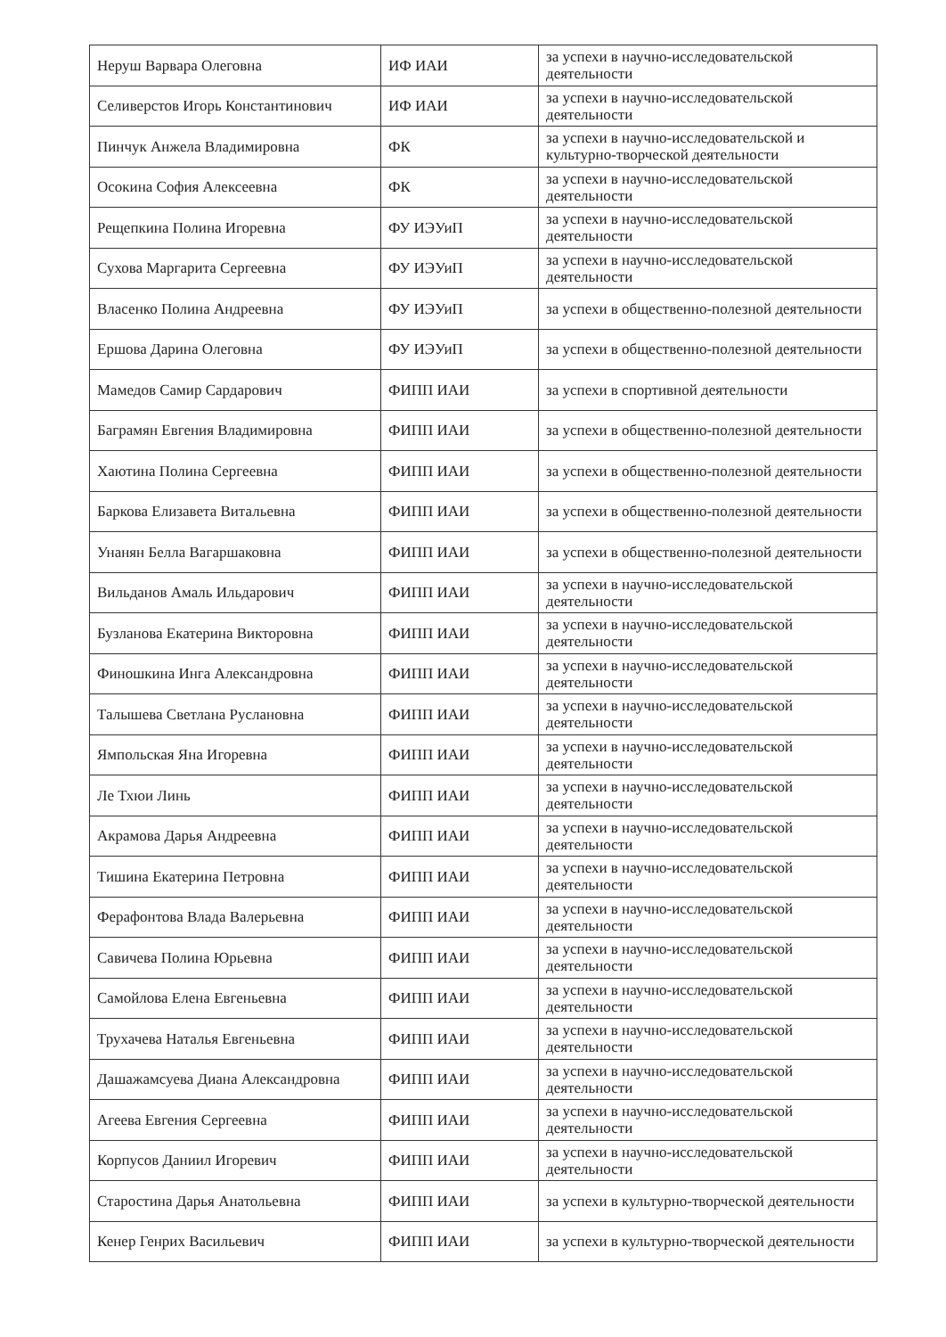| Неруш Варвара Олеговна | ИФ ИАИ | за успехи в научно-исследовательской деятельности |
| Селиверстов Игорь Константинович | ИФ ИАИ | за успехи в научно-исследовательской деятельности |
| Пинчук Анжела Владимировна | ФК | за успехи в научно-исследовательской и культурно-творческой деятельности |
| Осокина София Алексеевна | ФК | за успехи в научно-исследовательской деятельности |
| Рещепкина Полина Игоревна | ФУ ИЭУиП | за успехи в научно-исследовательской деятельности |
| Сухова Маргарита Сергеевна | ФУ ИЭУиП | за успехи в научно-исследовательской деятельности |
| Власенко Полина Андреевна | ФУ ИЭУиП | за успехи в общественно-полезной деятельности |
| Ершова Дарина Олеговна | ФУ ИЭУиП | за успехи в общественно-полезной деятельности |
| Мамедов Самир Сардарович | ФИПП ИАИ | за успехи в спортивной деятельности |
| Баграмян Евгения Владимировна | ФИПП ИАИ | за успехи в общественно-полезной деятельности |
| Хаютина Полина Сергеевна | ФИПП ИАИ | за успехи в общественно-полезной деятельности |
| Баркова Елизавета Витальевна | ФИПП ИАИ | за успехи в общественно-полезной деятельности |
| Унанян Белла Вагаршаковна | ФИПП ИАИ | за успехи в общественно-полезной деятельности |
| Вильданов Амаль Ильдарович | ФИПП ИАИ | за успехи в научно-исследовательской деятельности |
| Бузланова Екатерина Викторовна | ФИПП ИАИ | за успехи в научно-исследовательской деятельности |
| Финошкина Инга Александровна | ФИПП ИАИ | за успехи в научно-исследовательской деятельности |
| Талышева Светлана Руслановна | ФИПП ИАИ | за успехи в научно-исследовательской деятельности |
| Ямпольская Яна Игоревна | ФИПП ИАИ | за успехи в научно-исследовательской деятельности |
| Ле Тхюи Линь | ФИПП ИАИ | за успехи в научно-исследовательской деятельности |
| Акрамова Дарья Андреевна | ФИПП ИАИ | за успехи в научно-исследовательской деятельности |
| Тишина Екатерина Петровна | ФИПП ИАИ | за успехи в научно-исследовательской деятельности |
| Ферафонтова Влада Валерьевна | ФИПП ИАИ | за успехи в научно-исследовательской деятельности |
| Савичева Полина Юрьевна | ФИПП ИАИ | за успехи в научно-исследовательской деятельности |
| Самойлова Елена Евгеньевна | ФИПП ИАИ | за успехи в научно-исследовательской деятельности |
| Трухачева Наталья Евгеньевна | ФИПП ИАИ | за успехи в научно-исследовательской деятельности |
| Дашажамсуева Диана Александровна | ФИПП ИАИ | за успехи в научно-исследовательской деятельности |
| Агеева Евгения Сергеевна | ФИПП ИАИ | за успехи в научно-исследовательской деятельности |
| Корпусов Даниил Игоревич | ФИПП ИАИ | за успехи в научно-исследовательской деятельности |
| Старостина Дарья Анатольевна | ФИПП ИАИ | за успехи в культурно-творческой деятельности |
| Кенер Генрих Васильевич | ФИПП ИАИ | за успехи в культурно-творческой деятельности |